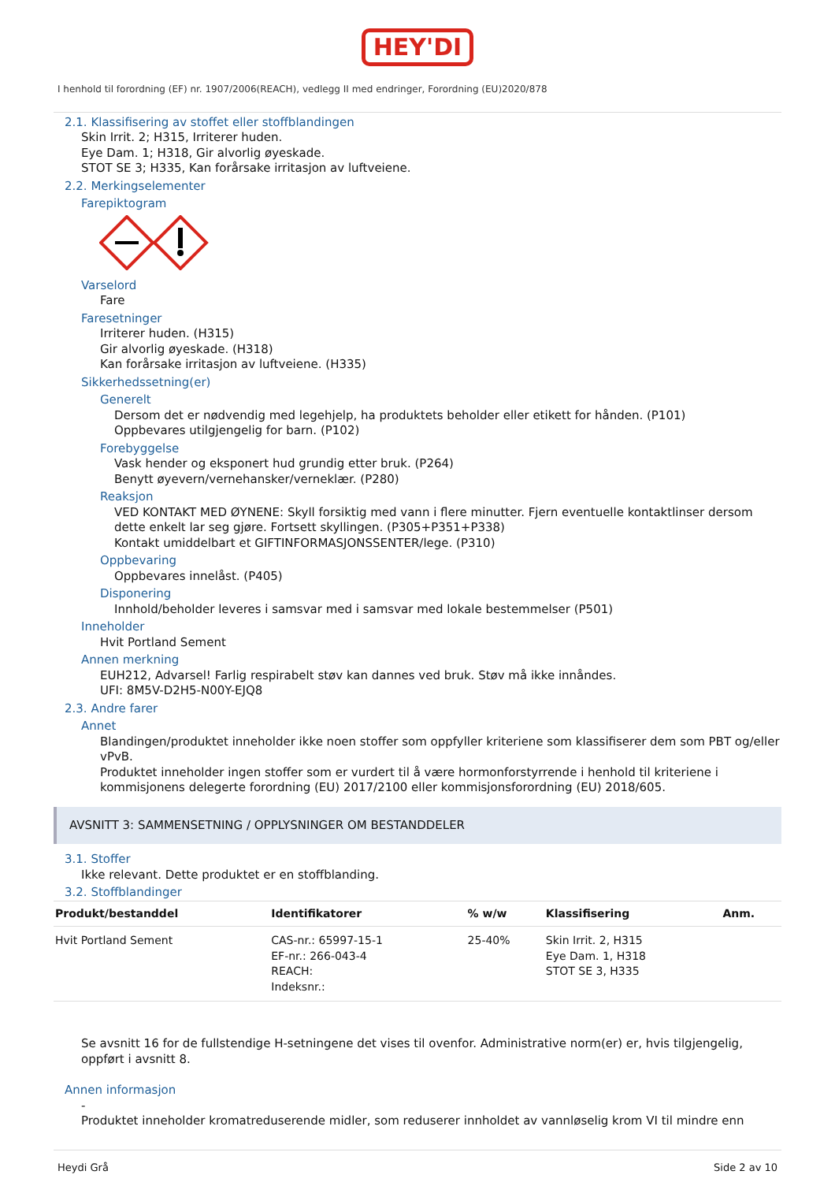HEY'DI
I henhold til forordning (EF) nr. 1907/2006(REACH), vedlegg II med endringer, Forordning (EU)2020/878
2.1. Klassifisering av stoffet eller stoffblandingen
Skin Irrit. 2; H315, Irriterer huden.
Eye Dam. 1; H318, Gir alvorlig øyeskade.
STOT SE 3; H335, Kan forårsake irritasjon av luftveiene.
2.2. Merkingselementer
Farepiktogram
Varselord
Fare
Faresetninger
Irriterer huden. (H315)
Gir alvorlig øyeskade. (H318)
Kan forårsake irritasjon av luftveiene. (H335)
Sikkerhedssetning(er)
Generelt
Dersom det er nødvendig med legehjelp, ha produktets beholder eller etikett for hånden. (P101)
Oppbevares utilgjengelig for barn. (P102)
Forebyggelse
Vask hender og eksponert hud grundig etter bruk. (P264)
Benytt øyevern/vernehansker/verneklær. (P280)
Reaksjon
VED KONTAKT MED ØYNENE: Skyll forsiktig med vann i flere minutter. Fjern eventuelle kontaktlinser dersom dette enkelt lar seg gjøre. Fortsett skyllingen. (P305+P351+P338)
Kontakt umiddelbart et GIFTINFORMASJONSSENTER/lege. (P310)
Oppbevaring
Oppbevares innelåst. (P405)
Disponering
Innhold/beholder leveres i samsvar med i samsvar med lokale bestemmelser (P501)
Inneholder
Hvit Portland Sement
Annen merkning
EUH212, Advarsel! Farlig respirabelt støv kan dannes ved bruk. Støv må ikke innåndes.
UFI: 8M5V-D2H5-N00Y-EJQ8
2.3. Andre farer
Annet
Blandingen/produktet inneholder ikke noen stoffer som oppfyller kriteriene som klassifiserer dem som PBT og/eller vPvB.
Produktet inneholder ingen stoffer som er vurdert til å være hormonforstyrrende i henhold til kriteriene i kommisjonens delegerte forordning (EU) 2017/2100 eller kommisjonsforordning (EU) 2018/605.
AVSNITT 3: SAMMENSETNING / OPPLYSNINGER OM BESTANDDELER
3.1. Stoffer
Ikke relevant. Dette produktet er en stoffblanding.
3.2. Stoffblandinger
| Produkt/bestanddel | Identifikatorer | % w/w | Klassifisering | Anm. |
| --- | --- | --- | --- | --- |
| Hvit Portland Sement | CAS-nr.: 65997-15-1 EF-nr.: 266-043-4 REACH: Indeksnr.: | 25-40% | Skin Irrit. 2, H315 Eye Dam. 1, H318 STOT SE 3, H335 | |
Se avsnitt 16 for de fullstendige H-setningene det vises til ovenfor. Administrative norm(er) er, hvis tilgjengelig, oppført i avsnitt 8.
Annen informasjon
-
Produktet inneholder kromatreduserende midler, som reduserer innholdet av vannløselig krom VI til mindre enn
Heydi Grå Side 2 av 10